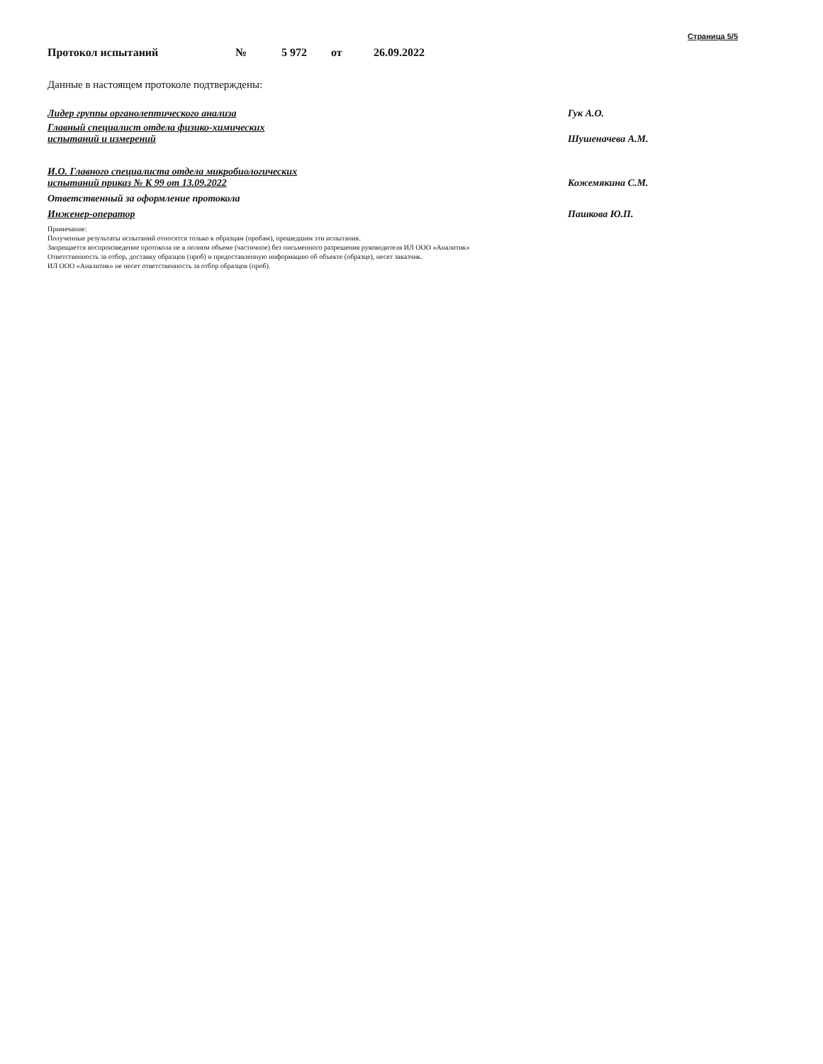Страница 5/5
Протокол испытаний № 5 972 от 26.09.2022
Данные в настоящем протоколе подтверждены:
Лидер группы органолептического анализа Гук А.О.
Главный специалист отдела физико-химических
испытаний и измерений
Шушеначева А.М.
И.О. Главного специалиста отдела микробиологических
испытаний приказ № К 99 от 13.09.2022
Кожемякина С.М.
Ответственный за оформление протокола
Инженер-оператор Пашкова Ю.П.
Примечание:
Полученные результаты испытаний относятся только к образцам (пробам), прошедшим эти испытания.
Запрещается воспроизведение протокола не в полном объеме (частичное) без письменного разрешения руководителя ИЛ ООО «Аналитик»
Ответственность за отбор, доставку образцов (проб) и предоставленную информацию об объекте (образце), несет заказчик.
ИЛ ООО «Аналитик» не несет ответственность за отбор образцов (проб).